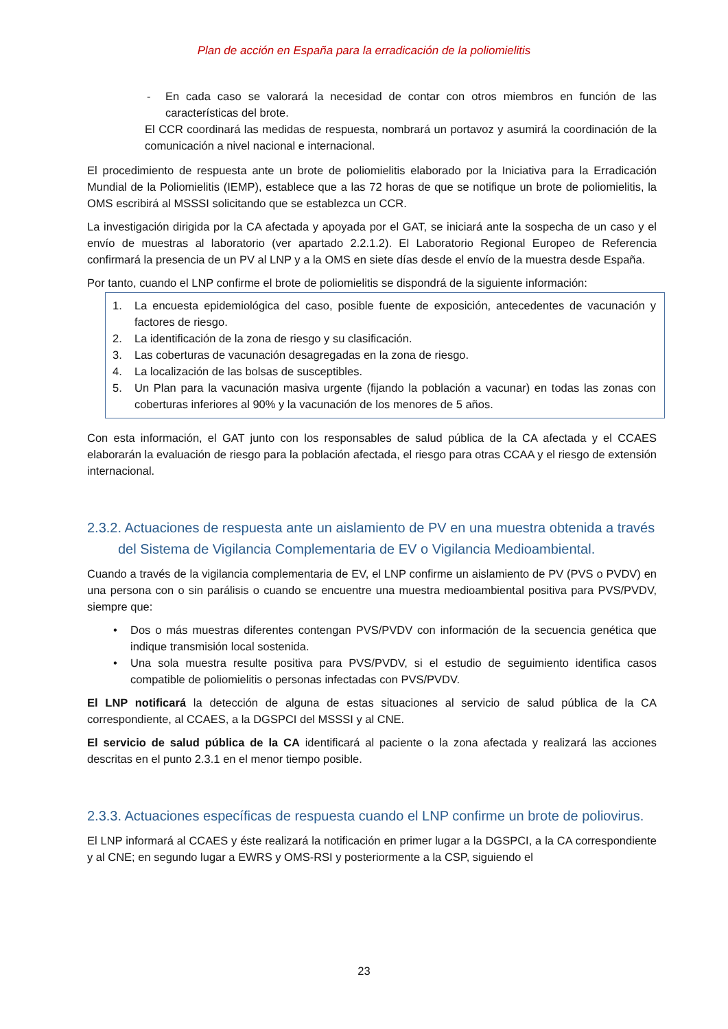Plan de acción en España para la erradicación de la poliomielitis
- En cada caso se valorará la necesidad de contar con otros miembros en función de las características del brote.
El CCR coordinará las medidas de respuesta, nombrará un portavoz y asumirá la coordinación de la comunicación a nivel nacional e internacional.
El procedimiento de respuesta ante un brote de poliomielitis elaborado por la Iniciativa para la Erradicación Mundial de la Poliomielitis (IEMP), establece que a las 72 horas de que se notifique un brote de poliomielitis, la OMS escribirá al MSSSI solicitando que se establezca un CCR.
La investigación dirigida por la CA afectada y apoyada por el GAT, se iniciará ante la sospecha de un caso y el envío de muestras al laboratorio (ver apartado 2.2.1.2). El Laboratorio Regional Europeo de Referencia confirmará la presencia de un PV al LNP y a la OMS en siete días desde el envío de la muestra desde España.
Por tanto, cuando el LNP confirme el brote de poliomielitis se dispondrá de la siguiente información:
1. La encuesta epidemiológica del caso, posible fuente de exposición, antecedentes de vacunación y factores de riesgo.
2. La identificación de la zona de riesgo y su clasificación.
3. Las coberturas de vacunación desagregadas en la zona de riesgo.
4. La localización de las bolsas de susceptibles.
5. Un Plan para la vacunación masiva urgente (fijando la población a vacunar) en todas las zonas con coberturas inferiores al 90% y la vacunación de los menores de 5 años.
Con esta información, el GAT junto con los responsables de salud pública de la CA afectada y el CCAES elaborarán la evaluación de riesgo para la población afectada, el riesgo para otras CCAA y el riesgo de extensión internacional.
2.3.2. Actuaciones de respuesta ante un aislamiento de PV en una muestra obtenida a través del Sistema de Vigilancia Complementaria de EV o Vigilancia Medioambiental.
Cuando a través de la vigilancia complementaria de EV, el LNP confirme un aislamiento de PV (PVS o PVDV) en una persona con o sin parálisis o cuando se encuentre una muestra medioambiental positiva para PVS/PVDV, siempre que:
• Dos o más muestras diferentes contengan PVS/PVDV con información de la secuencia genética que indique transmisión local sostenida.
• Una sola muestra resulte positiva para PVS/PVDV, si el estudio de seguimiento identifica casos compatible de poliomielitis o personas infectadas con PVS/PVDV.
El LNP notificará la detección de alguna de estas situaciones al servicio de salud pública de la CA correspondiente, al CCAES, a la DGSPCI del MSSSI y al CNE.
El servicio de salud pública de la CA identificará al paciente o la zona afectada y realizará las acciones descritas en el punto 2.3.1 en el menor tiempo posible.
2.3.3. Actuaciones específicas de respuesta cuando el LNP confirme un brote de poliovirus.
El LNP informará al CCAES y éste realizará la notificación en primer lugar a la DGSPCI, a la CA correspondiente y al CNE; en segundo lugar a EWRS y OMS-RSI y posteriormente a la CSP, siguiendo el
23